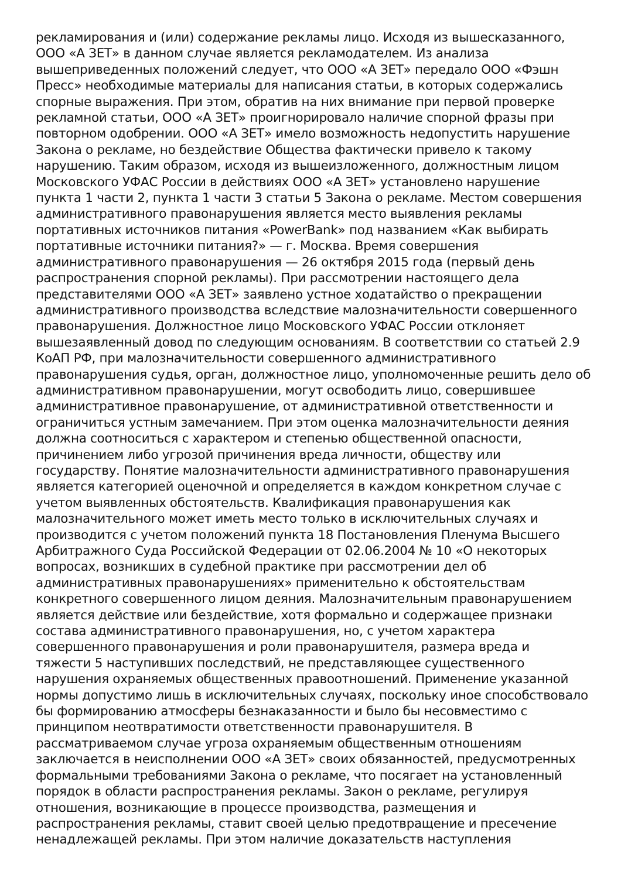рекламирования и (или) содержание рекламы лицо. Исходя из вышесказанного,
ООО «А ЗЕТ» в данном случае является рекламодателем. Из анализа
вышеприведенных положений следует, что ООО «А ЗЕТ» передало ООО «Фэшн
Пресс» необходимые материалы для написания статьи, в которых содержались
спорные выражения. При этом, обратив на них внимание при первой проверке
рекламной статьи, ООО «А ЗЕТ» проигнорировало наличие спорной фразы при
повторном одобрении. ООО «А ЗЕТ» имело возможность недопустить нарушение
Закона о рекламе, но бездействие Общества фактически привело к такому
нарушению. Таким образом, исходя из вышеизложенного, должностным лицом
Московского УФАС России в действиях ООО «А ЗЕТ» установлено нарушение
пункта 1 части 2, пункта 1 части 3 статьи 5 Закона о рекламе. Местом совершения
административного правонарушения является место выявления рекламы
портативных источников питания «PowerBank» под названием «Как выбирать
портативные источники питания?» — г. Москва. Время совершения
административного правонарушения — 26 октября 2015 года (первый день
распространения спорной рекламы). При рассмотрении настоящего дела
представителями ООО «А ЗЕТ» заявлено устное ходатайство о прекращении
административного производства вследствие малозначительности совершенного
правонарушения. Должностное лицо Московского УФАС России отклоняет
вышезаявленный довод по следующим основаниям. В соответствии со статьей 2.9
КоАП РФ, при малозначительности совершенного административного
правонарушения судья, орган, должностное лицо, уполномоченные решить дело об
административном правонарушении, могут освободить лицо, совершившее
административное правонарушение, от административной ответственности и
ограничиться устным замечанием. При этом оценка малозначительности деяния
должна соотноситься с характером и степенью общественной опасности,
причинением либо угрозой причинения вреда личности, обществу или
государству. Понятие малозначительности административного правонарушения
является категорией оценочной и определяется в каждом конкретном случае с
учетом выявленных обстоятельств. Квалификация правонарушения как
малозначительного может иметь место только в исключительных случаях и
производится с учетом положений пункта 18 Постановления Пленума Высшего
Арбитражного Суда Российской Федерации от 02.06.2004 № 10 «О некоторых
вопросах, возникших в судебной практике при рассмотрении дел об
административных правонарушениях» применительно к обстоятельствам
конкретного совершенного лицом деяния. Малозначительным правонарушением
является действие или бездействие, хотя формально и содержащее признаки
состава административного правонарушения, но, с учетом характера
совершенного правонарушения и роли правонарушителя, размера вреда и
тяжести 5 наступивших последствий, не представляющее существенного
нарушения охраняемых общественных правоотношений. Применение указанной
нормы допустимо лишь в исключительных случаях, поскольку иное способствовало
бы формированию атмосферы безнаказанности и было бы несовместимо с
принципом неотвратимости ответственности правонарушителя. В
рассматриваемом случае угроза охраняемым общественным отношениям
заключается в неисполнении ООО «А ЗЕТ» своих обязанностей, предусмотренных
формальными требованиями Закона о рекламе, что посягает на установленный
порядок в области распространения рекламы. Закон о рекламе, регулируя
отношения, возникающие в процессе производства, размещения и
распространения рекламы, ставит своей целью предотвращение и пресечение
ненадлежащей рекламы. При этом наличие доказательств наступления